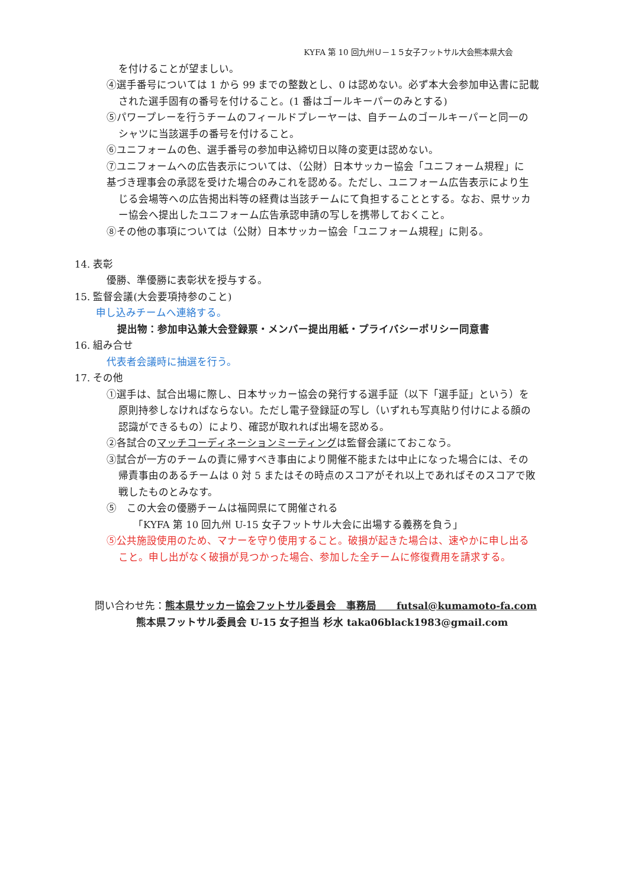KYFA 第 10 回九州Ｕ－１５女子フットサル大会熊本県大会
を付けることが望ましい。
④選手番号については 1 から 99 までの整数とし、0 は認めない。必ず本大会参加申込書に記載
された選手固有の番号を付けること。(1 番はゴールキーパーのみとする)
⑤パワープレーを行うチームのフィールドプレーヤーは、自チームのゴールキーパーと同一の
シャツに当該選手の番号を付けること。
⑥ユニフォームの色、選手番号の参加申込締切日以降の変更は認めない。
⑦ユニフォームへの広告表示については、（公財）日本サッカー協会「ユニフォーム規程」に
基づき理事会の承認を受けた場合のみこれを認める。ただし、ユニフォーム広告表示により生
じる会場等への広告掲出料等の経費は当該チームにて負担することとする。なお、県サッカ
ー協会へ提出したユニフォーム広告承認申請の写しを携帯しておくこと。
⑧その他の事項については（公財）日本サッカー協会「ユニフォーム規程」に則る。
14. 表彰
優勝、準優勝に表彰状を授与する。
15. 監督会議(大会要項持参のこと)
申し込みチームへ連絡する。
提出物：参加申込兼大会登録票・メンバー提出用紙・プライバシーポリシー同意書
16. 組み合せ
代表者会議時に抽選を行う。
17. その他
①選手は、試合出場に際し、日本サッカー協会の発行する選手証（以下「選手証」という）を
原則持参しなければならない。ただし電子登録証の写し（いずれも写真貼り付けによる顔の
認識ができるもの）により、確認が取れれば出場を認める。
②各試合のマッチコーディネーションミーティングは監督会議にておこなう。
③試合が一方のチームの責に帰すべき事由により開催不能または中止になった場合には、その
帰責事由のあるチームは 0 対 5 またはその時点のスコアがそれ以上であればそのスコアで敗
戦したものとみなす。
⑤　この大会の優勝チームは福岡県にて開催される
「KYFA 第 10 回九州 U-15 女子フットサル大会に出場する義務を負う」
⑤公共施設使用のため、マナーを守り使用すること。破損が起きた場合は、速やかに申し出る
こと。申し出がなく破損が見つかった場合、参加した全チームに修復費用を請求する。
問い合わせ先：熊本県サッカー協会フットサル委員会　事務局　　futsal@kumamoto-fa.com
熊本県フットサル委員会 U-15 女子担当 杉水 taka06black1983@gmail.com